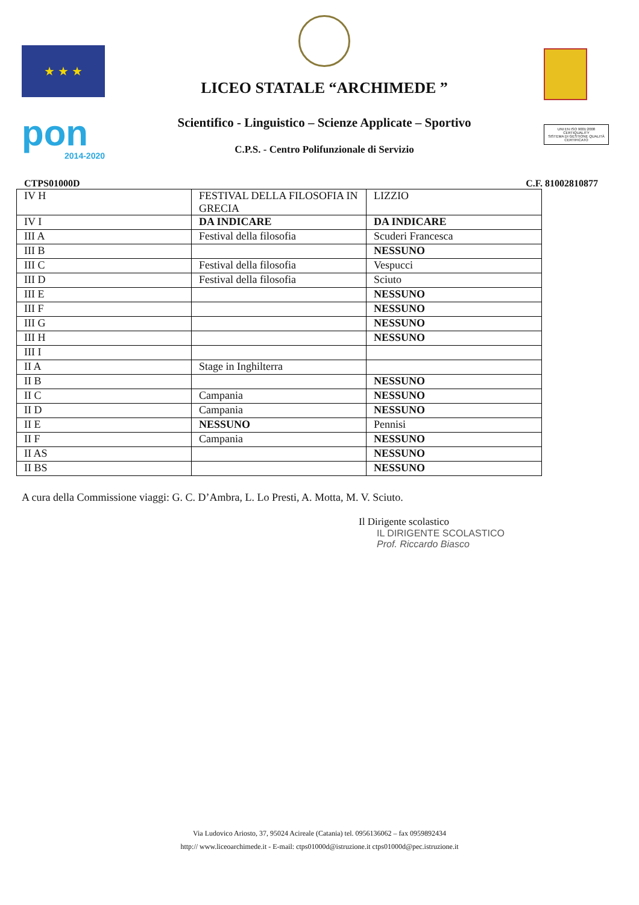★ ★ ★
pon
2014-2020
LICEO STATALE “ARCHIMEDE ”
Scientifico - Linguistico – Scienze Applicate – Sportivo
C.P.S. - Centro Polifunzionale di Servizio
UNI EN ISO 9001:2008
CERTIQUALITY
SISTEMA DI GESTIONE QUALITÀ CERTIFICATO
CTPS01000D C.F. 81002810877
| IV H | FESTIVAL DELLA FILOSOFIA IN GRECIA | LIZZIO |
| IV I | DA INDICARE | DA INDICARE |
| III A | Festival della filosofia | Scuderi Francesca |
| III B | | NESSUNO |
| III C | Festival della filosofia | Vespucci |
| III D | Festival della filosofia | Sciuto |
| III E | | NESSUNO |
| III F | | NESSUNO |
| III G | | NESSUNO |
| III H | | NESSUNO |
| III I | | |
| II A | Stage in Inghilterra | |
| II B | | NESSUNO |
| II C | Campania | NESSUNO |
| II D | Campania | NESSUNO |
| II E | NESSUNO | Pennisi |
| II F | Campania | NESSUNO |
| II AS | | NESSUNO |
| II BS | | NESSUNO |
A cura della Commissione viaggi: G. C. D’Ambra, L. Lo Presti, A. Motta, M. V. Sciuto.
Il Dirigente scolastico
IL DIRIGENTE SCOLASTICO
Prof. Riccardo Biasco
Via Ludovico Ariosto, 37, 95024 Acireale (Catania) tel. 0956136062 – fax 0959892434
http:// www.liceoarchimede.it - E-mail: ctps01000d@istruzione.it ctps01000d@pec.istruzione.it